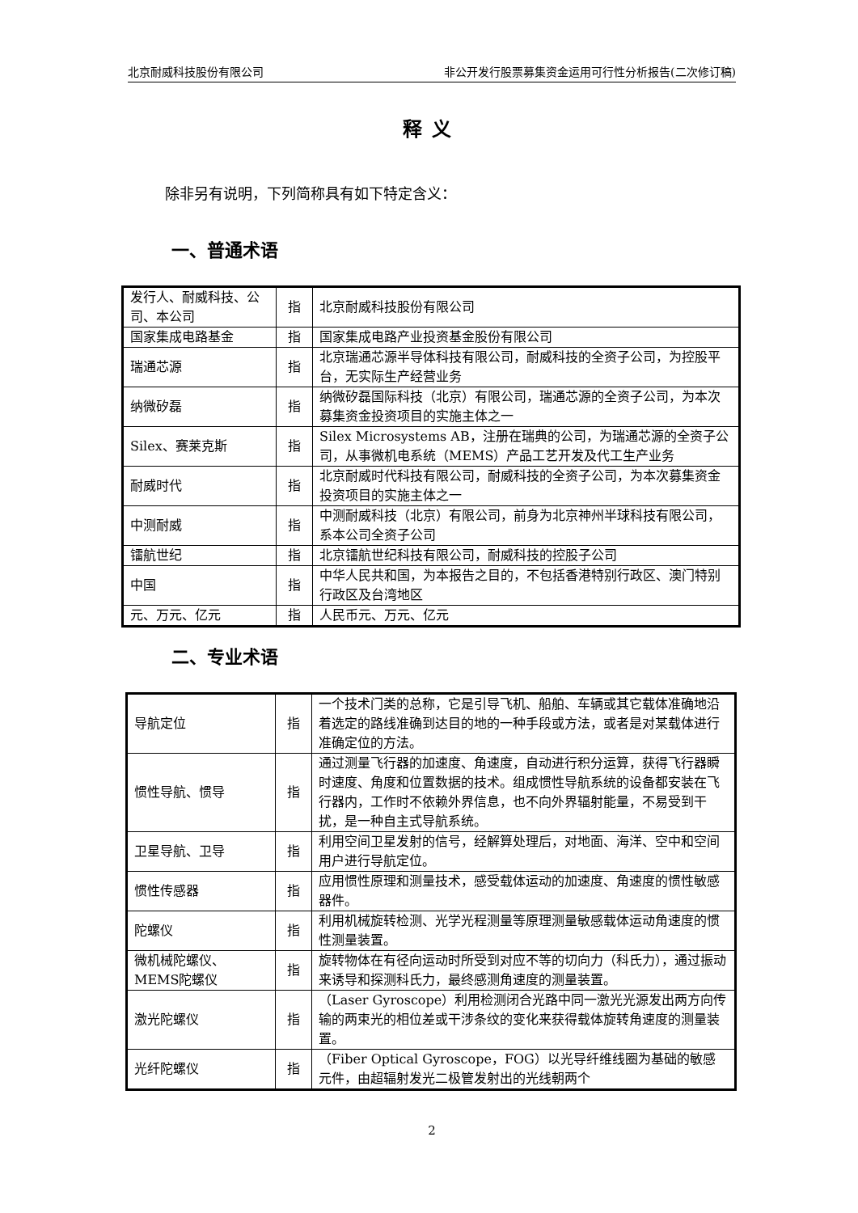北京耐威科技股份有限公司 非公开发行股票募集资金运用可行性分析报告(二次修订稿)
释义
除非另有说明，下列简称具有如下特定含义：
一、普通术语
| 发行人、耐威科技、公司、本公司 | 指 | 北京耐威科技股份有限公司 |
| 国家集成电路基金 | 指 | 国家集成电路产业投资基金股份有限公司 |
| 瑞通芯源 | 指 | 北京瑞通芯源半导体科技有限公司，耐威科技的全资子公司，为控股平台，无实际生产经营业务 |
| 纳微矽磊 | 指 | 纳微矽磊国际科技（北京）有限公司，瑞通芯源的全资子公司，为本次募集资金投资项目的实施主体之一 |
| Silex、赛莱克斯 | 指 | Silex Microsystems AB，注册在瑞典的公司，为瑞通芯源的全资子公司，从事微机电系统（MEMS）产品工艺开发及代工生产业务 |
| 耐威时代 | 指 | 北京耐威时代科技有限公司，耐威科技的全资子公司，为本次募集资金投资项目的实施主体之一 |
| 中测耐威 | 指 | 中测耐威科技（北京）有限公司，前身为北京神州半球科技有限公司，系本公司全资子公司 |
| 镭航世纪 | 指 | 北京镭航世纪科技有限公司，耐威科技的控股子公司 |
| 中国 | 指 | 中华人民共和国，为本报告之目的，不包括香港特别行政区、澳门特别行政区及台湾地区 |
| 元、万元、亿元 | 指 | 人民币元、万元、亿元 |
二、专业术语
| 导航定位 | 指 | 一个技术门类的总称，它是引导飞机、船舶、车辆或其它载体准确地沿着选定的路线准确到达目的地的一种手段或方法，或者是对某载体进行准确定位的方法。 |
| 惯性导航、惯导 | 指 | 通过测量飞行器的加速度、角速度，自动进行积分运算，获得飞行器瞬时速度、角度和位置数据的技术。组成惯性导航系统的设备都安装在飞行器内，工作时不依赖外界信息，也不向外界辐射能量，不易受到干扰，是一种自主式导航系统。 |
| 卫星导航、卫导 | 指 | 利用空间卫星发射的信号，经解算处理后，对地面、海洋、空中和空间用户进行导航定位。 |
| 惯性传感器 | 指 | 应用惯性原理和测量技术，感受载体运动的加速度、角速度的惯性敏感器件。 |
| 陀螺仪 | 指 | 利用机械旋转检测、光学光程测量等原理测量敏感载体运动角速度的惯性测量装置。 |
| 微机械陀螺仪、MEMS陀螺仪 | 指 | 旋转物体在有径向运动时所受到对应不等的切向力（科氏力），通过振动来诱导和探测科氏力，最终感测角速度的测量装置。 |
| 激光陀螺仪 | 指 | （Laser Gyroscope）利用检测闭合光路中同一激光光源发出两方向传输的两束光的相位差或干涉条纹的变化来获得载体旋转角速度的测量装置。 |
| 光纤陀螺仪 | 指 | （Fiber Optical Gyroscope，FOG）以光导纤维线圈为基础的敏感元件，由超辐射发光二极管发射出的光线朝两个 |
2